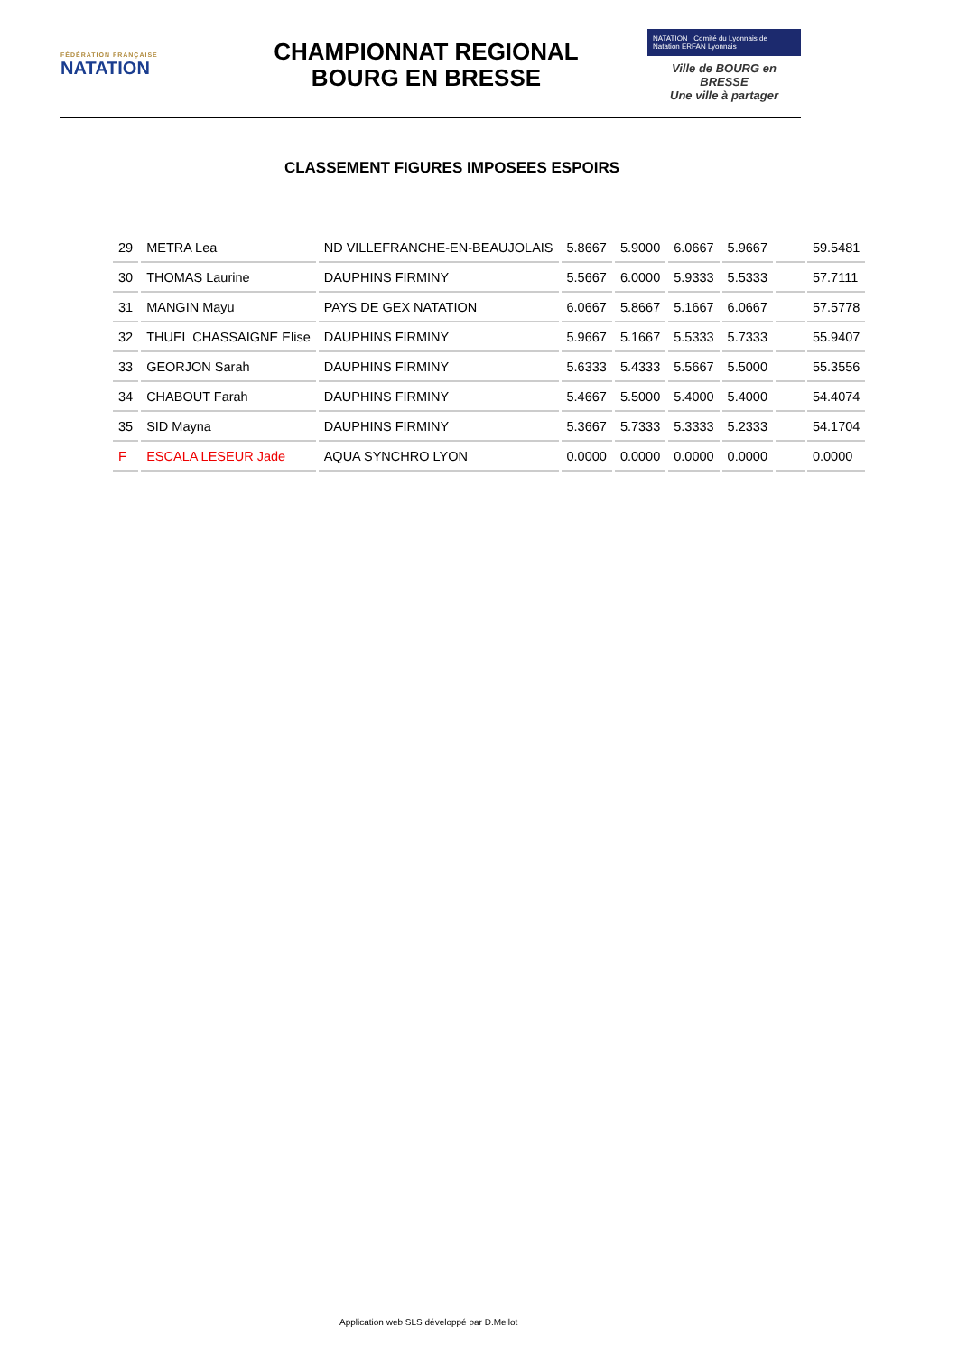FÉDÉRATION FRANÇAISE
NATATION
CHAMPIONNAT REGIONAL
BOURG EN BRESSE
NATATION Comité du Lyonnais de Natation ERFAN Lyonnais
Ville de BOURG en BRESSE
Une ville à partager
CLASSEMENT FIGURES IMPOSEES ESPOIRS
| 29 | METRA Lea | ND VILLEFRANCHE-EN-BEAUJOLAIS | 5.8667 | 5.9000 | 6.0667 | 5.9667 | | 59.5481 |
| 30 | THOMAS Laurine | DAUPHINS FIRMINY | 5.5667 | 6.0000 | 5.9333 | 5.5333 | | 57.7111 |
| 31 | MANGIN Mayu | PAYS DE GEX NATATION | 6.0667 | 5.8667 | 5.1667 | 6.0667 | | 57.5778 |
| 32 | THUEL CHASSAIGNE Elise | DAUPHINS FIRMINY | 5.9667 | 5.1667 | 5.5333 | 5.7333 | | 55.9407 |
| 33 | GEORJON Sarah | DAUPHINS FIRMINY | 5.6333 | 5.4333 | 5.5667 | 5.5000 | | 55.3556 |
| 34 | CHABOUT Farah | DAUPHINS FIRMINY | 5.4667 | 5.5000 | 5.4000 | 5.4000 | | 54.4074 |
| 35 | SID Mayna | DAUPHINS FIRMINY | 5.3667 | 5.7333 | 5.3333 | 5.2333 | | 54.1704 |
| F | ESCALA LESEUR Jade | AQUA SYNCHRO LYON | 0.0000 | 0.0000 | 0.0000 | 0.0000 | | 0.0000 |
Application web SLS développé par D.Mellot